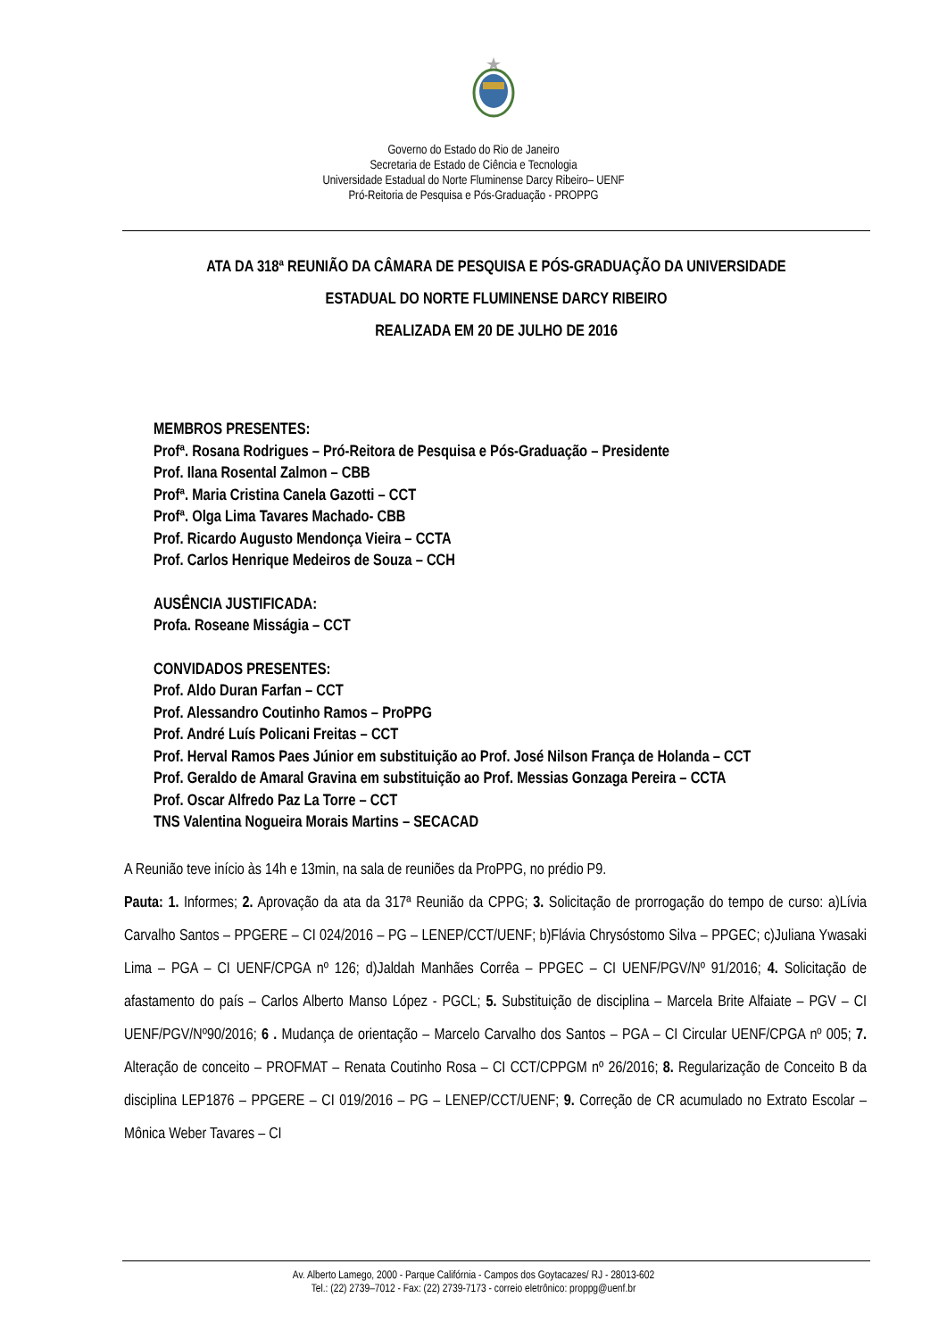Governo do Estado do Rio de Janeiro
Secretaria de Estado de Ciência e Tecnologia
Universidade Estadual do Norte Fluminense Darcy Ribeiro– UENF
Pró-Reitoria de Pesquisa e Pós-Graduação - PROPPG
ATA DA 318ª REUNIÃO DA CÂMARA DE PESQUISA E PÓS-GRADUAÇÃO DA UNIVERSIDADE
ESTADUAL DO NORTE FLUMINENSE DARCY RIBEIRO
REALIZADA EM 20 DE JULHO DE 2016
MEMBROS PRESENTES:
Profª. Rosana Rodrigues – Pró-Reitora de Pesquisa e Pós-Graduação – Presidente
Prof. Ilana Rosental Zalmon – CBB
Profª. Maria Cristina Canela Gazotti – CCT
Profª. Olga Lima Tavares Machado- CBB
Prof. Ricardo Augusto Mendonça Vieira – CCTA
Prof. Carlos Henrique Medeiros de Souza – CCH
AUSÊNCIA JUSTIFICADA:
Profa. Roseane Misságia – CCT
CONVIDADOS PRESENTES:
Prof. Aldo Duran Farfan – CCT
Prof. Alessandro Coutinho Ramos – ProPPG
Prof. André Luís Policani Freitas – CCT
Prof. Herval Ramos Paes Júnior em substituição ao Prof. José Nilson França de Holanda – CCT
Prof. Geraldo de Amaral Gravina em substituição ao Prof. Messias Gonzaga Pereira – CCTA
Prof. Oscar Alfredo Paz La Torre – CCT
TNS Valentina Nogueira Morais Martins – SECACAD
A Reunião teve início às 14h e 13min, na sala de reuniões da ProPPG, no prédio P9.
Pauta: 1. Informes; 2. Aprovação da ata da 317ª Reunião da CPPG; 3. Solicitação de prorrogação do tempo de curso: a)Lívia Carvalho Santos – PPGERE – CI 024/2016 – PG – LENEP/CCT/UENF; b)Flávia Chrysóstomo Silva – PPGEC; c)Juliana Ywasaki Lima – PGA – CI UENF/CPGA nº 126; d)Jaldah Manhães Corrêa – PPGEC – CI UENF/PGV/Nº 91/2016; 4. Solicitação de afastamento do país – Carlos Alberto Manso López - PGCL; 5. Substituição de disciplina – Marcela Brite Alfaiate – PGV – CI UENF/PGV/Nº90/2016; 6 . Mudança de orientação – Marcelo Carvalho dos Santos – PGA – CI Circular UENF/CPGA nº 005; 7. Alteração de conceito – PROFMAT – Renata Coutinho Rosa – CI CCT/CPPGM nº 26/2016; 8. Regularização de Conceito B da disciplina LEP1876 – PPGERE – CI 019/2016 – PG – LENEP/CCT/UENF; 9. Correção de CR acumulado no Extrato Escolar – Mônica Weber Tavares – CI
Av. Alberto Lamego, 2000 - Parque Califórnia - Campos dos Goytacazes/ RJ - 28013-602
Tel.: (22) 2739–7012 - Fax: (22) 2739-7173 - correio eletrônico: proppg@uenf.br